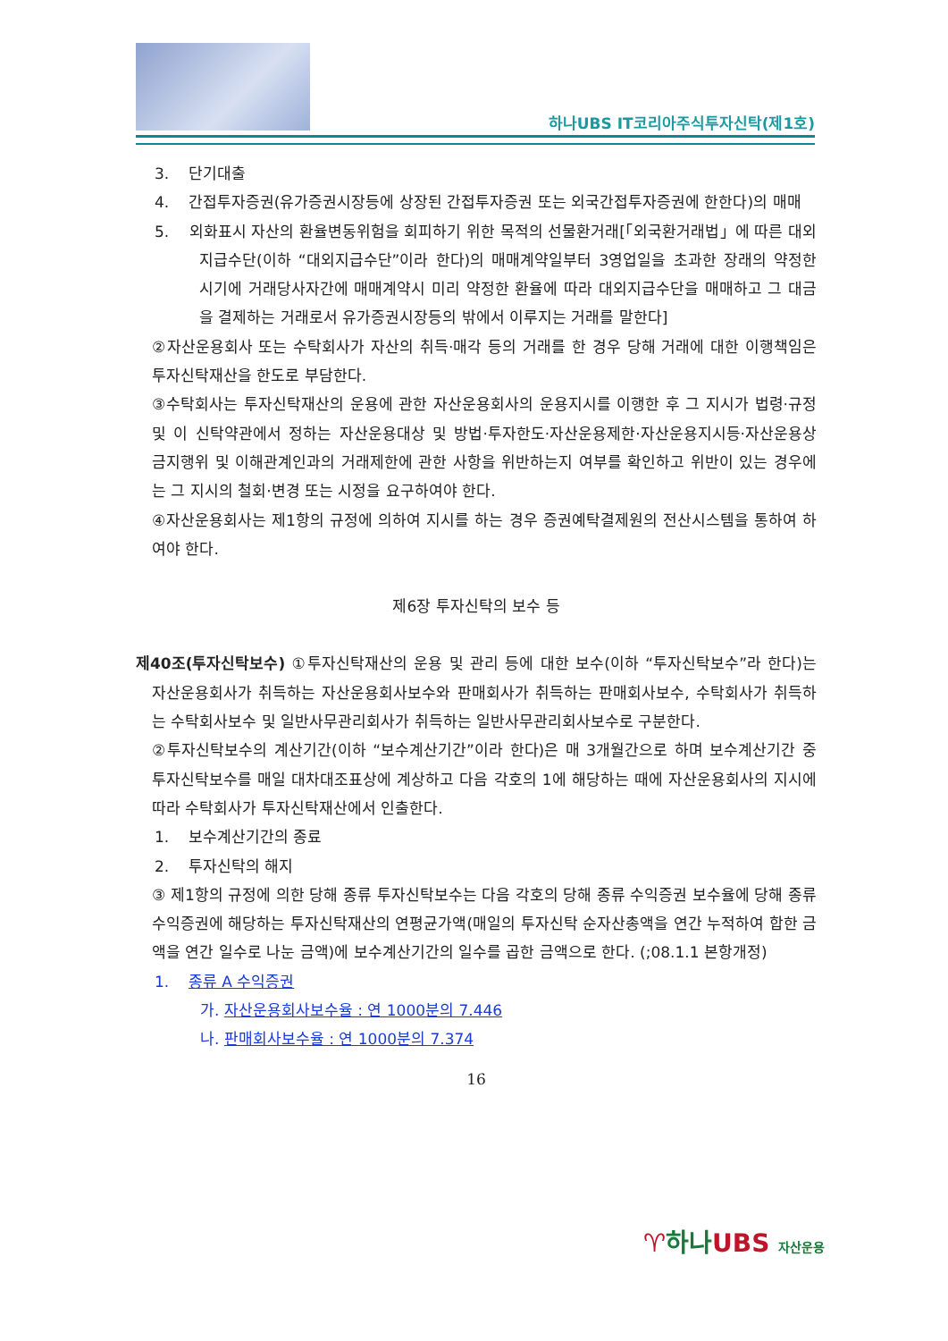하나UBS IT코리아주식투자신탁(제1호)
3. 단기대출
4. 간접투자증권(유가증권시장등에 상장된 간접투자증권 또는 외국간접투자증권에 한한다)의 매매
5. 외화표시 자산의 환율변동위험을 회피하기 위한 목적의 선물환거래[「외국환거래법」에 따른 대외지급수단(이하 “대외지급수단”이라 한다)의 매매계약일부터 3영업일을 초과한 장래의 약정한 시기에 거래당사자간에 매매계약시 미리 약정한 환율에 따라 대외지급수단을 매매하고 그 대금을 결제하는 거래로서 유가증권시장등의 밖에서 이루지는 거래를 말한다]
②자산운용회사 또는 수탁회사가 자산의 취득·매각 등의 거래를 한 경우 당해 거래에 대한 이행책임은 투자신탁재산을 한도로 부담한다.
③수탁회사는 투자신탁재산의 운용에 관한 자산운용회사의 운용지시를 이행한 후 그 지시가 법령·규정 및 이 신탁약관에서 정하는 자산운용대상 및 방법·투자한도·자산운용제한·자산운용지시등·자산운용상 금지행위 및 이해관계인과의 거래제한에 관한 사항을 위반하는지 여부를 확인하고 위반이 있는 경우에는 그 지시의 철회·변경 또는 시정을 요구하여야 한다.
④자산운용회사는 제1항의 규정에 의하여 지시를 하는 경우 증권예탁결제원의 전산시스템을 통하여 하여야 한다.
제6장 투자신탁의 보수 등
제40조(투자신탁보수) ①투자신탁재산의 운용 및 관리 등에 대한 보수(이하 “투자신탁보수”라 한다)는 자산운용회사가 취득하는 자산운용회사보수와 판매회사가 취득하는 판매회사보수, 수탁회사가 취득하는 수탁회사보수 및 일반사무관리회사가 취득하는 일반사무관리회사보수로 구분한다.
②투자신탁보수의 계산기간(이하 “보수계산기간”이라 한다)은 매 3개월간으로 하며 보수계산기간 중 투자신탁보수를 매일 대차대조표상에 계상하고 다음 각호의 1에 해당하는 때에 자산운용회사의 지시에 따라 수탁회사가 투자신탁재산에서 인출한다.
1. 보수계산기간의 종료
2. 투자신탁의 해지
③ 제1항의 규정에 의한 당해 종류 투자신탁보수는 다음 각호의 당해 종류 수익증권 보수율에 당해 종류 수익증권에 해당하는 투자신탁재산의 연평균가액(매일의 투자신탁 순자산총액을 연간 누적하여 합한 금액을 연간 일수로 나눈 금액)에 보수계산기간의 일수를 곱한 금액으로 한다. (;08.1.1 본항개정)
1. 종류 A 수익증권
가. 자산운용회사보수율 : 연 1000분의 7.446
나. 판매회사보수율 : 연 1000분의 7.374
16
♈하나UBS 자산운용